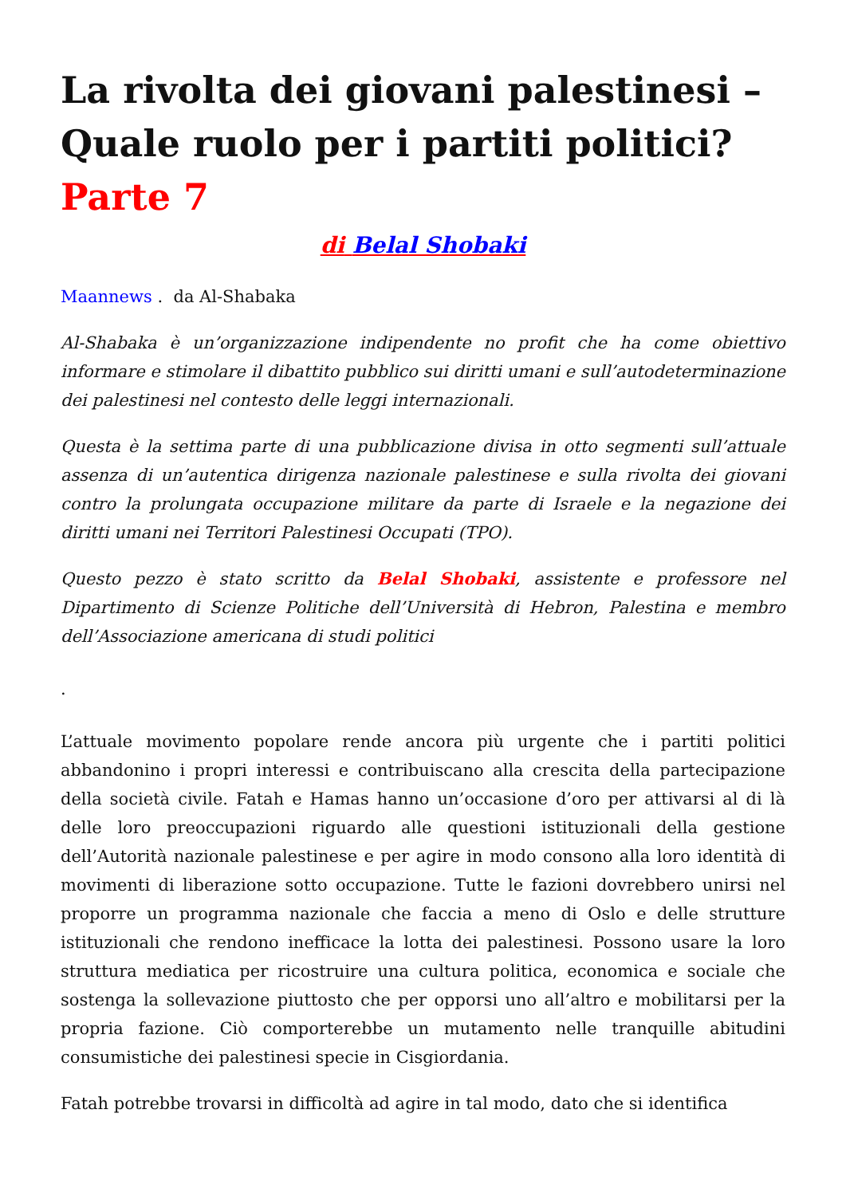La rivolta dei giovani palestinesi – Quale ruolo per i partiti politici? Parte 7
di Belal Shobaki
Maannews . da Al-Shabaka
Al-Shabaka è un’organizzazione indipendente no profit che ha come obiettivo informare e stimolare il dibattito pubblico sui diritti umani e sull’autodeterminazione dei palestinesi nel contesto delle leggi internazionali.
Questa è la settima parte di una pubblicazione divisa in otto segmenti sull’attuale assenza di un’autentica dirigenza nazionale palestinese e sulla rivolta dei giovani contro la prolungata occupazione militare da parte di Israele e la negazione dei diritti umani nei Territori Palestinesi Occupati (TPO).
Questo pezzo è stato scritto da Belal Shobaki, assistente e professore nel Dipartimento di Scienze Politiche dell’Università di Hebron, Palestina e membro dell’Associazione americana di studi politici
.
L’attuale movimento popolare rende ancora più urgente che i partiti politici abbandonino i propri interessi e contribuiscano alla crescita della partecipazione della società civile. Fatah e Hamas hanno un’occasione d’oro per attivarsi al di là delle loro preoccupazioni riguardo alle questioni istituzionali della gestione dell’Autorità nazionale palestinese e per agire in modo consono alla loro identità di movimenti di liberazione sotto occupazione. Tutte le fazioni dovrebbero unirsi nel proporre un programma nazionale che faccia a meno di Oslo e delle strutture istituzionali che rendono inefficace la lotta dei palestinesi. Possono usare la loro struttura mediatica per ricostruire una cultura politica, economica e sociale che sostenga la sollevazione piuttosto che per opporsi uno all’altro e mobilitarsi per la propria fazione. Ciò comporterebbe un mutamento nelle tranquille abitudini consumistiche dei palestinesi specie in Cisgiordania.
Fatah potrebbe trovarsi in difficoltà ad agire in tal modo, dato che si identifica